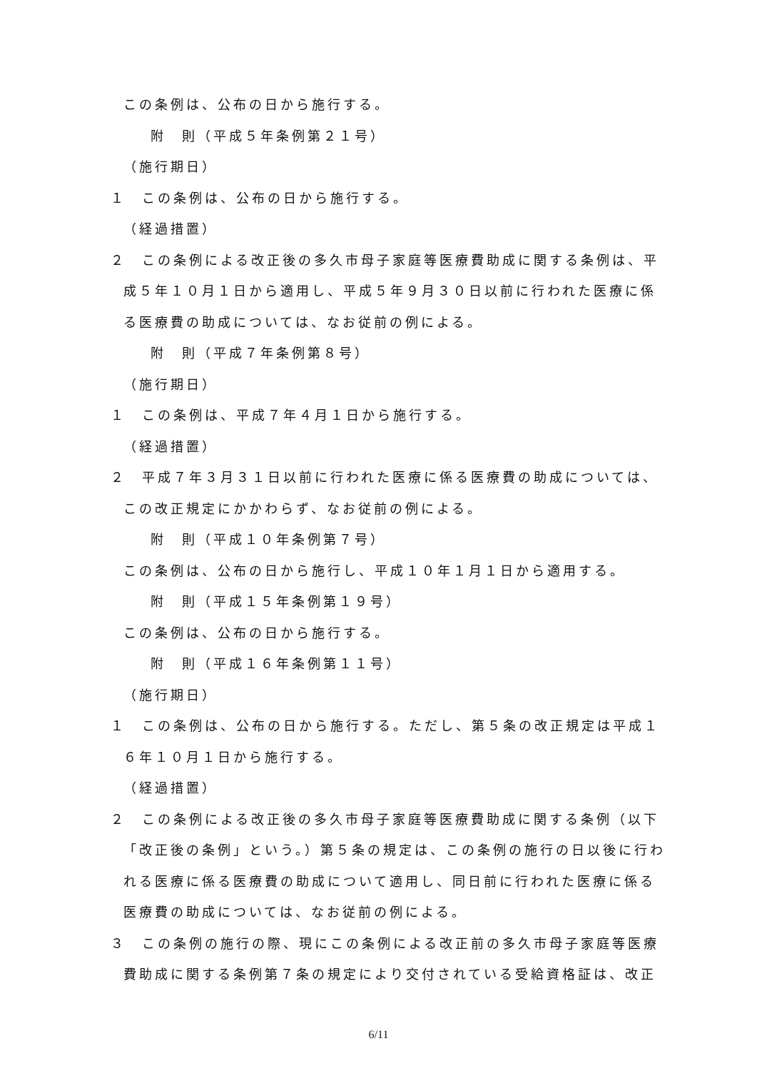この条例は、公布の日から施行する。
附　則（平成５年条例第２１号）
（施行期日）
１　この条例は、公布の日から施行する。
（経過措置）
２　この条例による改正後の多久市母子家庭等医療費助成に関する条例は、平成５年１０月１日から適用し、平成５年９月３０日以前に行われた医療に係る医療費の助成については、なお従前の例による。
附　則（平成７年条例第８号）
（施行期日）
１　この条例は、平成７年４月１日から施行する。
（経過措置）
２　平成７年３月３１日以前に行われた医療に係る医療費の助成については、この改正規定にかかわらず、なお従前の例による。
附　則（平成１０年条例第７号）
この条例は、公布の日から施行し、平成１０年１月１日から適用する。
附　則（平成１５年条例第１９号）
この条例は、公布の日から施行する。
附　則（平成１６年条例第１１号）
（施行期日）
１　この条例は、公布の日から施行する。ただし、第５条の改正規定は平成１６年１０月１日から施行する。
（経過措置）
２　この条例による改正後の多久市母子家庭等医療費助成に関する条例（以下「改正後の条例」という。）第５条の規定は、この条例の施行の日以後に行われる医療に係る医療費の助成について適用し、同日前に行われた医療に係る医療費の助成については、なお従前の例による。
３　この条例の施行の際、現にこの条例による改正前の多久市母子家庭等医療費助成に関する条例第７条の規定により交付されている受給資格証は、改正
6/11